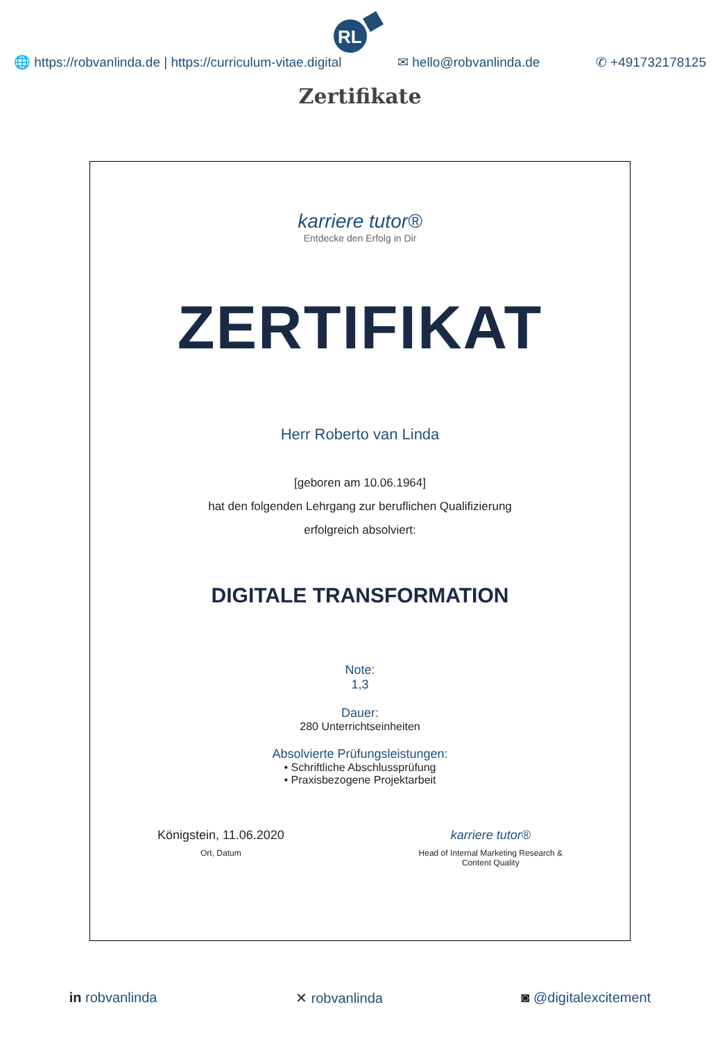RL
🌐 https://robvanlinda.de | https://curriculum-vitae.digital ✉ hello@robvanlinda.de ✆ +491732178125
Zertifikate
karriere tutor®
Entdecke den Erfolg in Dir
ZERTIFIKAT
Herr Roberto van Linda
[geboren am 10.06.1964]
hat den folgenden Lehrgang zur beruflichen Qualifizierung
erfolgreich absolviert:
DIGITALE TRANSFORMATION
Note:
1,3
Dauer:
280 Unterrichtseinheiten
Absolvierte Prüfungsleistungen:
• Schriftliche Abschlussprüfung
• Praxisbezogene Projektarbeit
Königstein, 11.06.2020
Ort, Datum
karriere tutor®
Head of Internal Marketing Research &
Content Quality
in robvanlinda ✕ robvanlinda ◙ @digitalexcitement